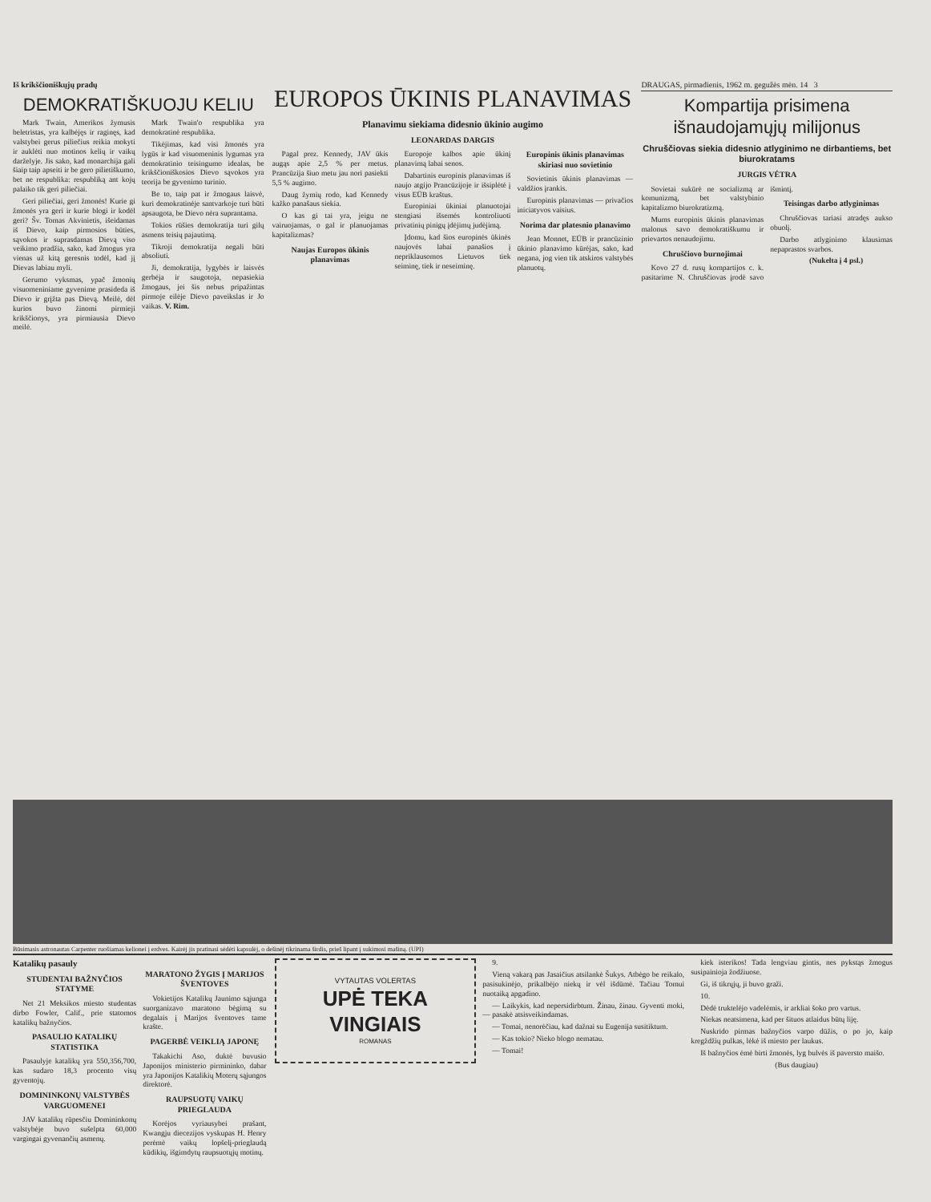Iš krikščioniškųjų pradų
DEMOKRATIŠKUOJU KELIU
Mark Twain, Amerikos žymusis beletristas, yra kalbėjęs ir raginęs, kad valstybei gerus piliečius reikia mokyti ir auklėti nuo motinos kelių ir vaikų darželyje. Jis sako, kad monarchija gali šiaip taip apseiti ir be gero pilietiškumo, bet ne respublika: respubliką ant kojų palaiko tik geri piliečiai.
Geri piliečiai, geri žmonės! Kurie gi žmonės yra geri ir kurie blogi ir kodėl geri? Šv. Tomas Akvinietis, išeidamas iš Dievo, kaip pirmosios būties, sąvokos ir suprasdamas Dievą viso veikimo pradžia, sako, kad žmogus yra vienas už kitą geresnis todėl, kad jį Dievas labiau myli.
Gerumo vyksmas, ypač žmonių visuomeniniame gyvenime prasideda iš Dievo ir grįžta pas Dievą. Meilė, dėl kurios buvo žinomi pirmieji krikščionys, yra pirmiausia Dievo meilė.
Mark Twain'o respublika yra demokratinė respublika.
Tikėjimas, kad visi žmonės yra lygūs ir kad visuomeninis lygumas yra demokratinio teisingumo idealas, be krikščioniškosios Dievo sąvokos yra teorija be gyvenimo turinio.
Be to, taip pat ir žmogaus laisvė, kuri demokratinėje santvarkoje turi būti apsaugota, be Dievo nėra suprantama.
Tokios rūšies demokratija turi gilų asmens teisių pajautimą.
Tikroji demokratija negali būti absoliuti.
Ji, demokratija, lygybės ir laisvės gerbėja ir saugotoja, nepasiekia žmogaus, jei šis nebus pripažintas pirmoje eilėje Dievo paveikslas ir Jo vaikas. V. Rim.
EUROPOS ŪKINIS PLANAVIMAS
Planavimu siekiama didesnio ūkinio augimo
LEONARDAS DARGIS
Pagal prez. Kennedy, JAV ūkis augąs apie 2,5 % per metus. Prancūzija šiuo metu jau nori pasiekti 5,5 % augimo.
Daug žymių rodo, kad Kennedy kažko panašaus siekia.
O kas gi tai yra, jeigu ne vairuojamas, o gal ir planuojamas kapitalizmas?
Naujas Europos ūkinis planavimas
Europoje kalbos apie ūkinį planavimą labai senos.
Dabartinis europinis planavimas iš naujo atgijo Prancūzijoje ir išsiplėtė į visus EŪB kraštus.
Europiniai ūkiniai planuotojai stengiasi išsemės kontroliuoti privatinių pinigų įdėjimų judėjimą.
Įdomu, kad šios europinės ūkinės naujovės labai panašios į nepriklausomos Lietuvos tiek seiminę, tiek ir neseiminę.
Europinis ūkinis planavimas skiriasi nuo sovietinio
Sovietinis ūkinis planavimas — valdžios įrankis.
Europinis planavimas — privačios iniciatyvos vaisius.
Norima dar platesnio planavimo
Jean Monnet, EŪB ir prancūzinio ūkinio planavimo kūrėjas, sako, kad negana, jog vien tik atskiros valstybės planuotų.
DRAUGAS, pirmadienis, 1962 m. gegužės mėn. 14 3
Kompartija prisimena išnaudojamųjų milijonus
Chruščiovas siekia didesnio atlyginimo ne dirbantiems, bet biurokratams
JURGIS VĖTRA
Sovietai sukūrė ne socializmą ar komunizmą, bet valstybinio kapitalizmo biurokratizmą.
Mums europinis ūkinis planavimas malonus savo demokratiškumu ir prievartos nenaudojimu.
Chruščiovo burnojimai
Kovo 27 d. rusų kompartijos c. k. pasitarime N. Chruščiovas įrodė savo išmintį.
Teisingas darbo atlyginimas
Chruščiovas tariasi atradęs aukso obuolį.
Darbo atlyginimo klausimas nepaprastos svarbos.
(Nukelta į 4 psl.)
Būsimasis astronautas Carpenter ruošiamas kelionei į erdves. Kairėj jis pratinasi sėdėti kapsulėj, o dešinėj tikrinama širdis, prieš lipant į sukimosi mašiną. (UPI)
Katalikų pasauly
STUDENTAI BAŽNYČIOS STATYME
Net 21 Meksikos miesto studentas dirbo Fowler, Calif., prie statomos katalikų bažnyčios.
PASAULIO KATALIKŲ STATISTIKA
Pasaulyje katalikų yra 550,356,700, kas sudaro 18,3 procento visų gyventojų.
DOMININKONŲ VALSTYBĖS VARGUOMENEI
JAV katalikų rūpesčiu Domininkonų valstybėje buvo sušelpta 60,000 vargingai gyvenančių asmenų.
MARATONO ŽYGIS Į MARIJOS ŠVENTOVES
Vokietijos Katalikų Jaunimo sąjunga suorganizavo maratono bėgimą su degalais į Marijos šventoves tame krašte.
PAGERBĖ VEIKLIĄ JAPONĘ
Takakichi Aso, duktė buvusio Japonijos ministerio pirmininko, dabar yra Japonijos Katalikių Moterų sąjungos direktorė.
RAUPSUOTŲ VAIKŲ PRIEGLAUDA
Korėjos vyriausybei prašant, Kwangju diecezijos vyskupas H. Henry perėmė vaikų lopšelį-prieglaudą kūdikių, išgimdytų raupsuotųjų motinų.
VYTAUTAS VOLERTAS
UPĖ TEKA VINGIAIS
ROMANAS
9.
Vieną vakarą pas Jasaičius atsilankė Šukys. Atbėgo be reikalo, pasisukinėjo, prikalbėjo niekų ir vėl išdūmė. Tačiau Tomui nuotaiką apgadino.
— Laikykis, kad nepersidirbtum. Žinau, žinau. Gyventi moki, — pasakė atsisveikindamas.
— Tomai, nenorėčiau, kad dažnai su Eugenija susitiktum.
— Kas tokio? Nieko blogo nematau.
— Tomai!
kiek isterikos! Tada lengviau gintis, nes pykstąs žmogus susipainioja žodžiuose.
Gi, iš tikrųjų, ji buvo graži.
10.
Dėdė truktelėjo vadelėmis, ir arkliai šoko pro vartus.
Niekas neatsimena, kad per šituos atlaidus būtų liję.
Nuskrido pirmas bažnyčios varpo dūžis, o po jo, kaip kregždžių pulkas, lėkė iš miesto per laukus.
Iš bažnyčios ėmė birti žmonės, lyg bulvės iš paversto maišo.
(Bus daugiau)